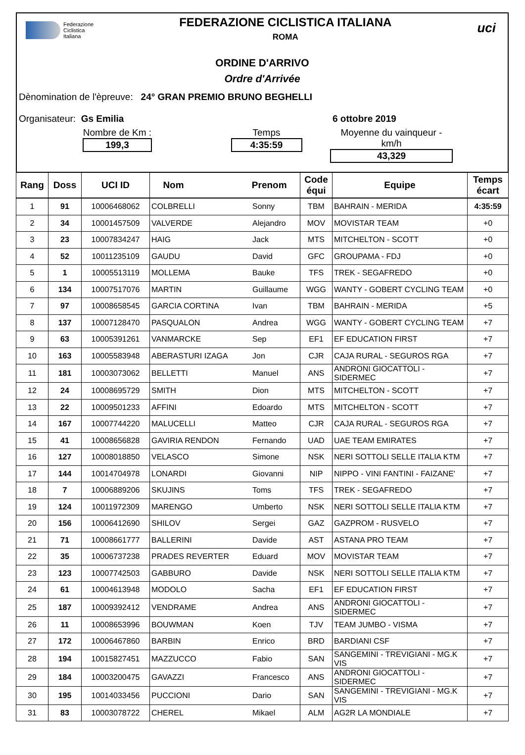Federazione
Ciclistica
Italiana
FEDERAZIONE CICLISTICA ITALIANA
ROMA
uci
ORDINE D'ARRIVO
Ordre d'Arrivée
Dènomination de l'èpreuve: 24° GRAN PREMIO BRUNO BEGHELLI
Organisateur: Gs Emilia 6 ottobre 2019
Nombre de Km :
199,3
Temps
4:35:59
Moyenne du vainqueur - km/h
43,329
| Rang | Doss | UCI ID | Nom Prenom | | Code équi | Equipe | Temps écart |
| --- | --- | --- | --- | --- | --- | --- | --- |
| 1 | 91 | 10006468062 | COLBRELLI | Sonny | TBM | BAHRAIN - MERIDA | 4:35:59 |
| 2 | 34 | 10001457509 | VALVERDE | Alejandro | MOV | MOVISTAR TEAM | +0 |
| 3 | 23 | 10007834247 | HAIG | Jack | MTS | MITCHELTON - SCOTT | +0 |
| 4 | 52 | 10011235109 | GAUDU | David | GFC | GROUPAMA - FDJ | +0 |
| 5 | 1 | 10005513119 | MOLLEMA | Bauke | TFS | TREK - SEGAFREDO | +0 |
| 6 | 134 | 10007517076 | MARTIN | Guillaume | WGG | WANTY - GOBERT CYCLING TEAM | +0 |
| 7 | 97 | 10008658545 | GARCIA CORTINA | Ivan | TBM | BAHRAIN - MERIDA | +5 |
| 8 | 137 | 10007128470 | PASQUALON | Andrea | WGG | WANTY - GOBERT CYCLING TEAM | +7 |
| 9 | 63 | 10005391261 | VANMARCKE | Sep | EF1 | EF EDUCATION FIRST | +7 |
| 10 | 163 | 10005583948 | ABERASTURI IZAGA | Jon | CJR | CAJA RURAL - SEGUROS RGA | +7 |
| 11 | 181 | 10003073062 | BELLETTI | Manuel | ANS | ANDRONI GIOCATTOLI - SIDERMEC | +7 |
| 12 | 24 | 10008695729 | SMITH | Dion | MTS | MITCHELTON - SCOTT | +7 |
| 13 | 22 | 10009501233 | AFFINI | Edoardo | MTS | MITCHELTON - SCOTT | +7 |
| 14 | 167 | 10007744220 | MALUCELLI | Matteo | CJR | CAJA RURAL - SEGUROS RGA | +7 |
| 15 | 41 | 10008656828 | GAVIRIA RENDON | Fernando | UAD | UAE TEAM EMIRATES | +7 |
| 16 | 127 | 10008018850 | VELASCO | Simone | NSK | NERI SOTTOLI SELLE ITALIA KTM | +7 |
| 17 | 144 | 10014704978 | LONARDI | Giovanni | NIP | NIPPO - VINI FANTINI - FAIZANE' | +7 |
| 18 | 7 | 10006889206 | SKUJINS | Toms | TFS | TREK - SEGAFREDO | +7 |
| 19 | 124 | 10011972309 | MARENGO | Umberto | NSK | NERI SOTTOLI SELLE ITALIA KTM | +7 |
| 20 | 156 | 10006412690 | SHILOV | Sergei | GAZ | GAZPROM - RUSVELO | +7 |
| 21 | 71 | 10008661777 | BALLERINI | Davide | AST | ASTANA PRO TEAM | +7 |
| 22 | 35 | 10006737238 | PRADES REVERTER | Eduard | MOV | MOVISTAR TEAM | +7 |
| 23 | 123 | 10007742503 | GABBURO | Davide | NSK | NERI SOTTOLI SELLE ITALIA KTM | +7 |
| 24 | 61 | 10004613948 | MODOLO | Sacha | EF1 | EF EDUCATION FIRST | +7 |
| 25 | 187 | 10009392412 | VENDRAME | Andrea | ANS | ANDRONI GIOCATTOLI - SIDERMEC | +7 |
| 26 | 11 | 10008653996 | BOUWMAN | Koen | TJV | TEAM JUMBO - VISMA | +7 |
| 27 | 172 | 10006467860 | BARBIN | Enrico | BRD | BARDIANI CSF | +7 |
| 28 | 194 | 10015827451 | MAZZUCCO | Fabio | SAN | SANGEMINI - TREVIGIANI - MG.K VIS | +7 |
| 29 | 184 | 10003200475 | GAVAZZI | Francesco | ANS | ANDRONI GIOCATTOLI - SIDERMEC | +7 |
| 30 | 195 | 10014033456 | PUCCIONI | Dario | SAN | SANGEMINI - TREVIGIANI - MG.K VIS | +7 |
| 31 | 83 | 10003078722 | CHEREL | Mikael | ALM | AG2R LA MONDIALE | +7 |